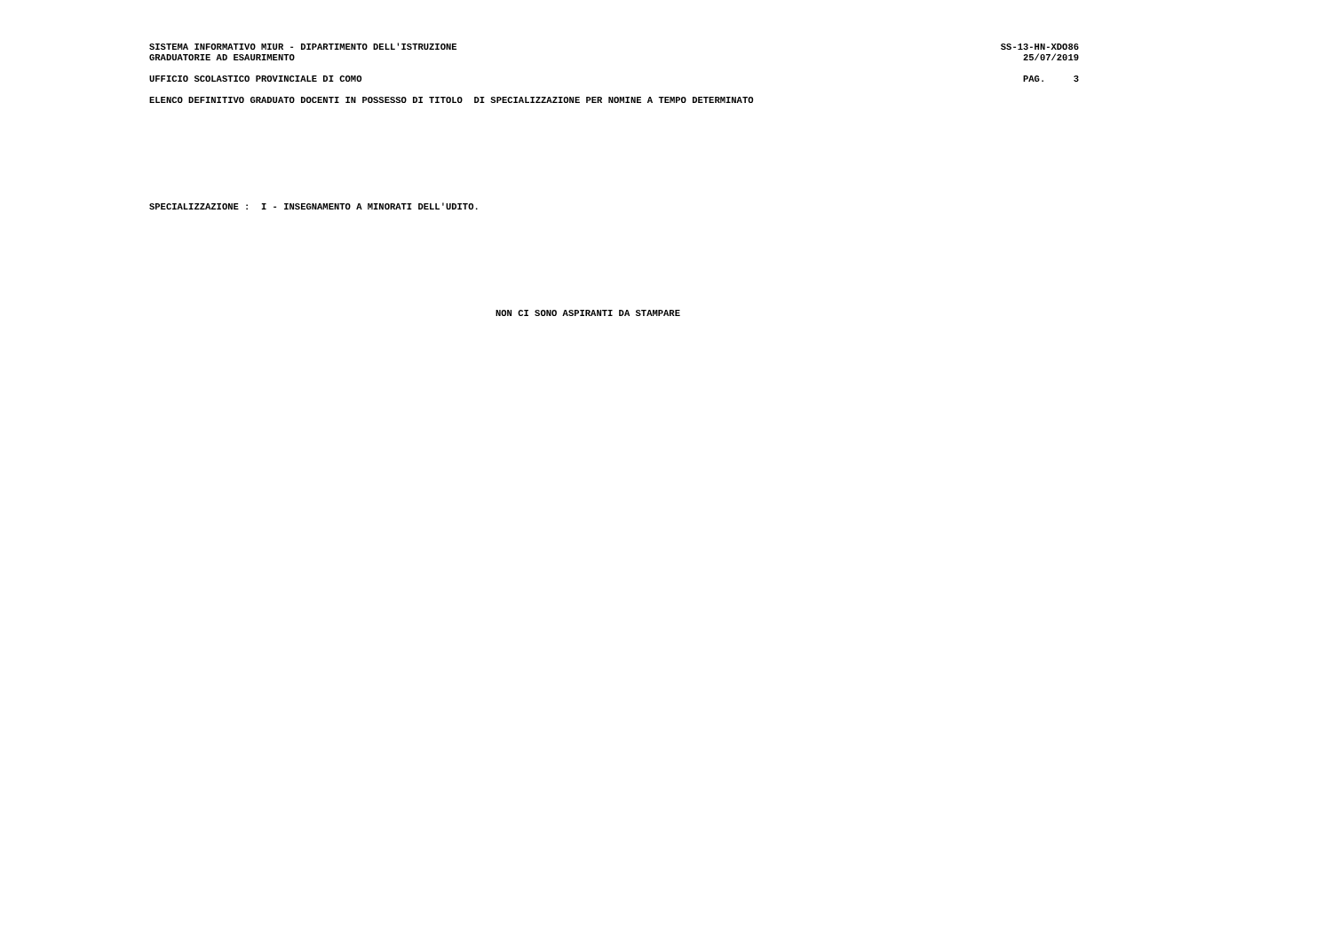SISTEMA INFORMATIVO MIUR - DIPARTIMENTO DELL'ISTRUZIONE SS-13-HN-XDO86
GRADUATORIE AD ESAURIMENTO 25/07/2019
UFFICIO SCOLASTICO PROVINCIALE DI COMO
PAG.     3
ELENCO DEFINITIVO GRADUATO DOCENTI IN POSSESSO DI TITOLO  DI SPECIALIZZAZIONE PER NOMINE A TEMPO DETERMINATO
SPECIALIZZAZIONE :  I - INSEGNAMENTO A MINORATI DELL'UDITO.
NON CI SONO ASPIRANTI DA STAMPARE